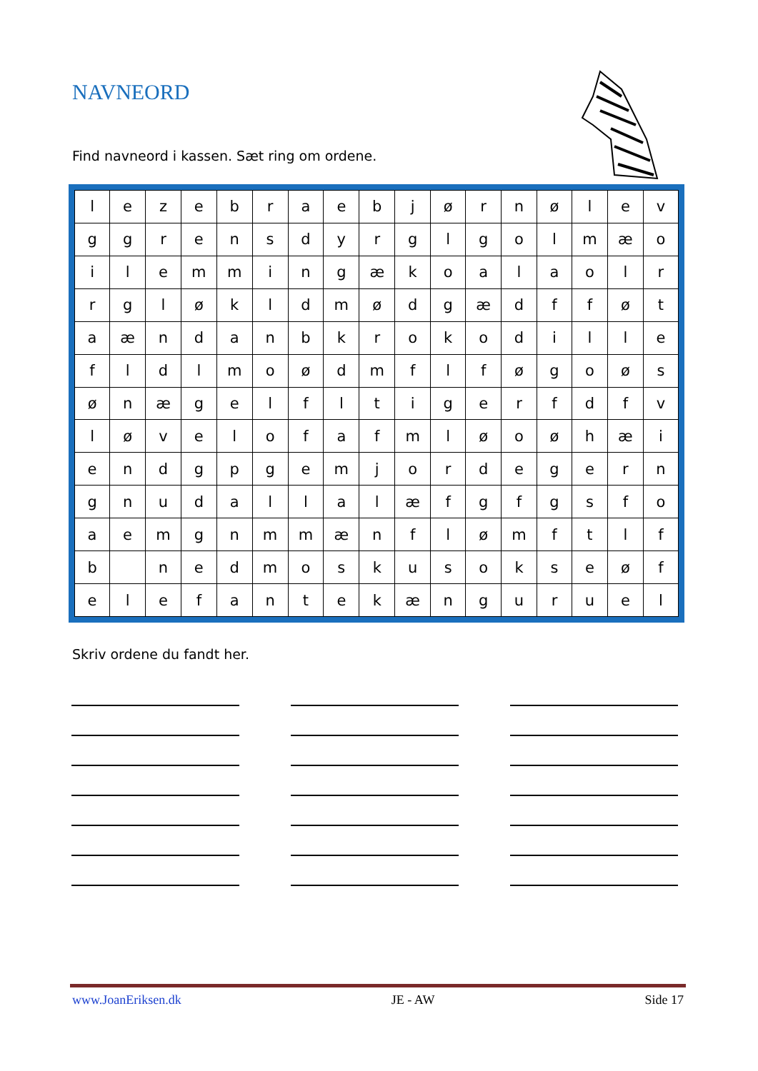NAVNEORD
Find navneord i kassen. Sæt ring om ordene.
| l | e | z | e | b | r | a | e | b | j | ø | r | n | ø | l | e | v |
| g | g | r | e | n | s | d | y | r | g | l | g | o | l | m | æ | o |
| i | l | e | m | m | i | n | g | æ | k | o | a | l | a | o | l | r |
| r | g | l | ø | k | l | d | m | ø | d | g | æ | d | f | f | ø | t |
| a | æ | n | d | a | n | b | k | r | o | k | o | d | i | l | l | e |
| f | l | d | l | m | o | ø | d | m | f | l | f | ø | g | o | ø | s |
| ø | n | æ | g | e | l | f | l | t | i | g | e | r | f | d | f | v |
| l | ø | v | e | l | o | f | a | f | m | l | ø | o | ø | h | æ | i |
| e | n | d | g | p | g | e | m | j | o | r | d | e | g | e | r | n |
| g | n | u | d | a | l | l | a | l | æ | f | g | f | g | s | f | o |
| a | e | m | g | n | m | m | æ | n | f | l | ø | m | f | t | l | f |
| b | | n | e | d | m | o | s | k | u | s | o | k | s | e | ø | f |
| e | l | e | f | a | n | t | e | k | æ | n | g | u | r | u | e | l |
Skriv ordene du fandt her.
www.JoanEriksen.dk JE - AW Side 17